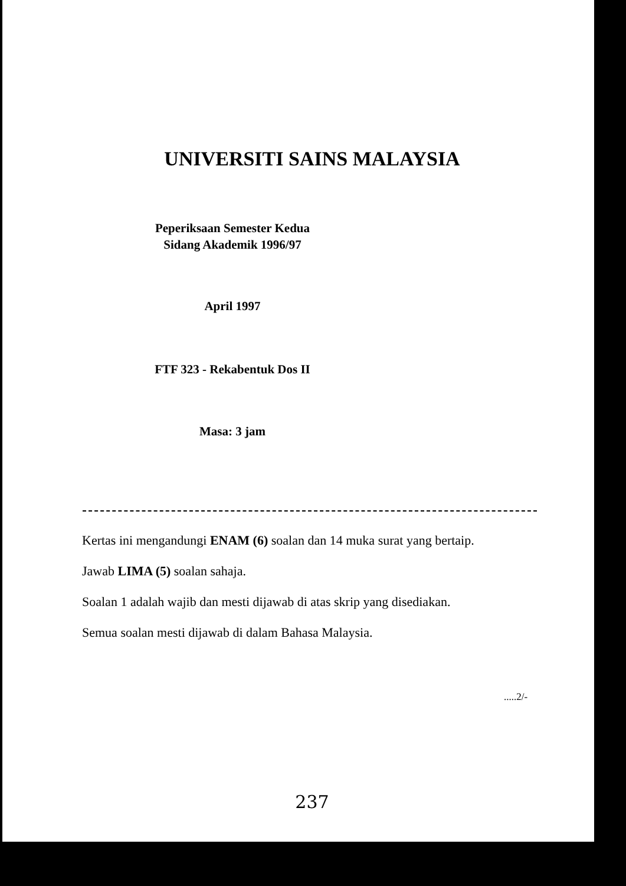UNIVERSITI SAINS MALAYSIA
Peperiksaan Semester Kedua
Sidang Akademik 1996/97
April 1997
FTF 323 - Rekabentuk Dos II
Masa: 3 jam
Kertas ini mengandungi ENAM (6) soalan dan 14 muka surat yang bertaip.
Jawab LIMA (5) soalan sahaja.
Soalan 1 adalah wajib dan mesti dijawab di atas skrip yang disediakan.
Semua soalan mesti dijawab di dalam Bahasa Malaysia.
.....2/-
237